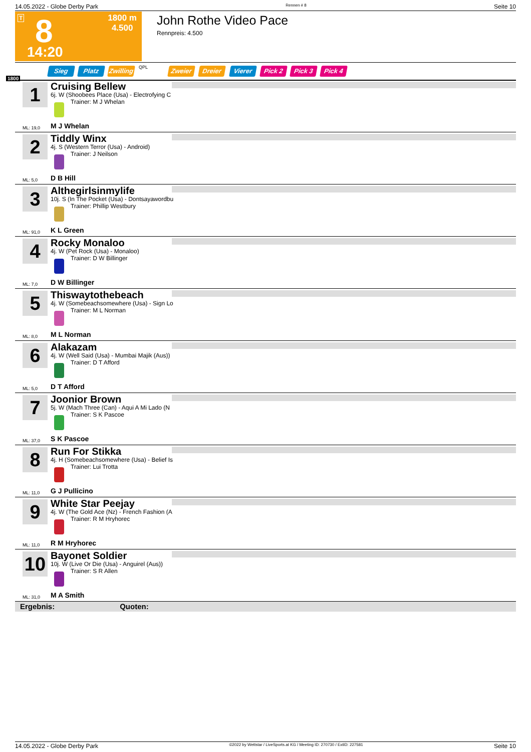14.05.2022 - Globe Derby Park Rennen # 8 Seite 10
T 8
1800 m
4.500
14:20
John Rothe Video Pace
Rennpreis: 4.500
Sieg Platz Zwilling QPL Zweier Dreier Vierer Pick 2 Pick 3 Pick 4
1800
1
Cruising Bellew
6j. W (Shoobees Place (Usa) - Electrofying C
Trainer: M J Whelan
M J Whelan
ML: 19,0
2
Tiddly Winx
4j. S (Western Terror (Usa) - Android)
Trainer: J Neilson
D B Hill
ML: 5,0
3
Althegirlsinmylife
10j. S (In The Pocket (Usa) - Dontsayawordbu
Trainer: Phillip Westbury
K L Green
ML: 91,0
4
Rocky Monaloo
4j. W (Pet Rock (Usa) - Monaloo)
Trainer: D W Billinger
D W Billinger
ML: 7,0
5
Thiswaytothebeach
4j. W (Somebeachsomewhere (Usa) - Sign Lo
Trainer: M L Norman
M L Norman
ML: 8,0
6
Alakazam
4j. W (Well Said (Usa) - Mumbai Majik (Aus))
Trainer: D T Afford
D T Afford
ML: 5,0
7
Joonior Brown
5j. W (Mach Three (Can) - Aqui A Mi Lado (N
Trainer: S K Pascoe
S K Pascoe
ML: 37,0
8
Run For Stikka
4j. H (Somebeachsomewhere (Usa) - Belief Is
Trainer: Lui Trotta
G J Pullicino
ML: 11,0
9
White Star Peejay
4j. W (The Gold Ace (Nz) - French Fashion (A
Trainer: R M Hryhorec
R M Hryhorec
ML: 11,0
10
Bayonet Soldier
10j. W (Live Or Die (Usa) - Anguirel (Aus))
Trainer: S R Allen
M A Smith
ML: 31,0
Ergebnis: Quoten:
14.05.2022 - Globe Derby Park ©2022 by Wettstar / LiveSports.at KG / Meeting ID: 270730 / ExtID: 227581 Seite 10